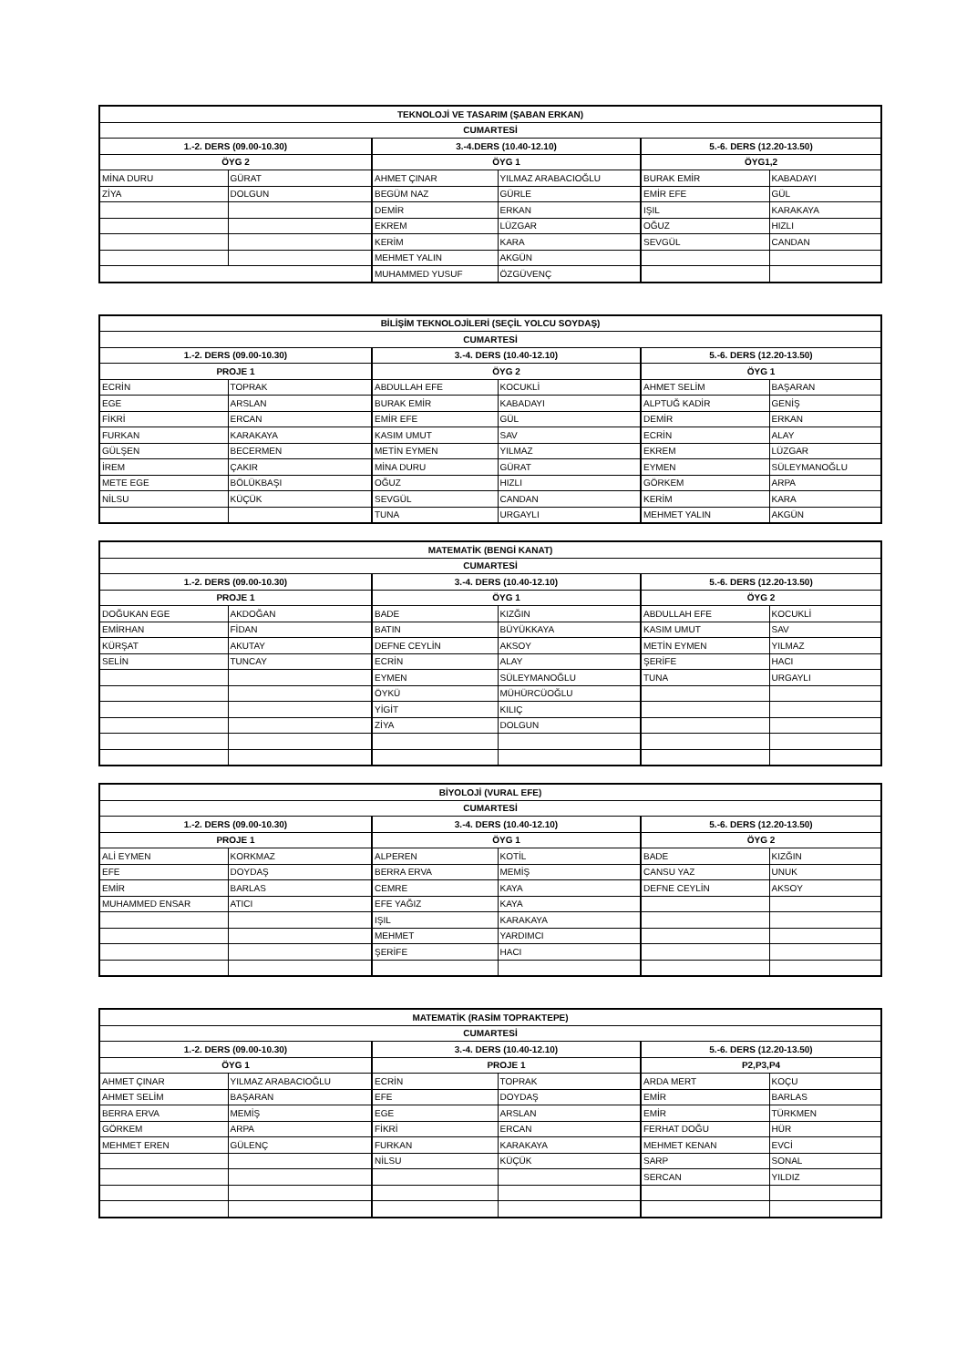| TEKNOLOJİ VE TASARIM (ŞABAN ERKAN) | | | | | |
| --- | --- | --- | --- | --- | --- |
| CUMARTESİ | | | | | |
| 1.-2. DERS (09.00-10.30) | | 3.-4.DERS (10.40-12.10) | | 5.-6. DERS (12.20-13.50) | |
| ÖYG 2 | | ÖYG 1 | | ÖYG1,2 | |
| MİNA DURU | GÜRAT | AHMET ÇINAR | YILMAZ ARABACIOĞLU | BURAK EMİR | KABADAYI |
| ZİYA | DOLGUN | BEGÜM NAZ | GÜRLE | EMİR EFE | GÜL |
| | | DEMİR | ERKAN | IŞIL | KARAKAYA |
| | | EKREM | LÜZGAR | OĞUZ | HIZLI |
| | | KERİM | KARA | SEVGÜL | CANDAN |
| | | MEHMET YALIN | AKGÜN | | |
| | | MUHAMMED YUSUF | ÖZGÜVENÇ | | |
| BİLİŞİM TEKNOLOJİLERİ (SEÇİL YOLCU SOYDAŞ) | | | | | |
| --- | --- | --- | --- | --- | --- |
| CUMARTESİ | | | | | |
| 1.-2. DERS (09.00-10.30) | | 3.-4. DERS (10.40-12.10) | | 5.-6. DERS (12.20-13.50) | |
| PROJE 1 | | ÖYG 2 | | ÖYG 1 | |
| ECRİN | TOPRAK | ABDULLAH EFE | KOCUKLİ | AHMET SELİM | BAŞARAN |
| EGE | ARSLAN | BURAK EMİR | KABADAYI | ALPTUĞ KADİR | GENİŞ |
| FİKRİ | ERCAN | EMİR EFE | GÜL | DEMİR | ERKAN |
| FURKAN | KARAKAYA | KASIM UMUT | SAV | ECRİN | ALAY |
| GÜLŞEN | BECERMEN | METİN EYMEN | YILMAZ | EKREM | LÜZGAR |
| İREM | ÇAKIR | MİNA DURU | GÜRAT | EYMEN | SÜLEYMANOĞLU |
| METE EGE | BÖLÜKBAŞI | OĞUZ | HIZLI | GÖRKEM | ARPA |
| NİLSU | KÜÇÜK | SEVGÜL | CANDAN | KERİM | KARA |
| | | TUNA | URGAYLI | MEHMET YALIN | AKGÜN |
| MATEMATİK (BENGİ KANAT) | | | | | |
| --- | --- | --- | --- | --- | --- |
| CUMARTESİ | | | | | |
| 1.-2. DERS (09.00-10.30) | | 3.-4. DERS (10.40-12.10) | | 5.-6. DERS (12.20-13.50) | |
| PROJE 1 | | ÖYG 1 | | ÖYG 2 | |
| DOĞUKAN EGE | AKDOĞAN | BADE | KIZĞIN | ABDULLAH EFE | KOCUKLİ |
| EMİRHAN | FİDAN | BATIN | BÜYÜKKAYA | KASIM UMUT | SAV |
| KÜRŞAT | AKUTAY | DEFNE CEYLİN | AKSOY | METİN EYMEN | YILMAZ |
| SELİN | TUNCAY | ECRİN | ALAY | ŞERİFE | HACI |
| | | EYMEN | SÜLEYMANOĞLU | TUNA | URGAYLI |
| | | ÖYKÜ | MÜHÜRCÜOĞLU | | |
| | | YİGİT | KILIÇ | | |
| | | ZİYA | DOLGUN | | |
| BİYOLOJİ (VURAL EFE) | | | | | |
| --- | --- | --- | --- | --- | --- |
| CUMARTESİ | | | | | |
| 1.-2. DERS (09.00-10.30) | | 3.-4. DERS (10.40-12.10) | | 5.-6. DERS (12.20-13.50) | |
| PROJE 1 | | ÖYG 1 | | ÖYG 2 | |
| ALİ EYMEN | KORKMAZ | ALPEREN | KOTİL | BADE | KIZĞIN |
| EFE | DOYDAŞ | BERRA ERVA | MEMİŞ | CANSU YAZ | UNUK |
| EMİR | BARLAS | CEMRE | KAYA | DEFNE CEYLİN | AKSOY |
| MUHAMMED ENSAR | ATICI | EFE YAĞIZ | KAYA | | |
| | | IŞIL | KARAKAYA | | |
| | | MEHMET | YARDIMCI | | |
| | | ŞERİFE | HACI | | |
| MATEMATİK (RASİM TOPRAKTEPE) | | | | | |
| --- | --- | --- | --- | --- | --- |
| CUMARTESİ | | | | | |
| 1.-2. DERS (09.00-10.30) | | 3.-4. DERS (10.40-12.10) | | 5.-6. DERS (12.20-13.50) | |
| ÖYG 1 | | PROJE 1 | | P2,P3,P4 | |
| AHMET ÇINAR | YILMAZ ARABACIOĞLU | ECRİN | TOPRAK | ARDA MERT | KOÇU |
| AHMET SELİM | BAŞARAN | EFE | DOYDAŞ | EMİR | BARLAS |
| BERRA ERVA | MEMİŞ | EGE | ARSLAN | EMİR | TÜRKMEN |
| GÖRKEM | ARPA | FİKRİ | ERCAN | FERHAT DOĞU | HÜR |
| MEHMET EREN | GÜLENÇ | FURKAN | KARAKAYA | MEHMET KENAN | EVCİ |
| | | NİLSU | KÜÇÜK | SARP | SONAL |
| | | | | SERCAN | YILDIZ |